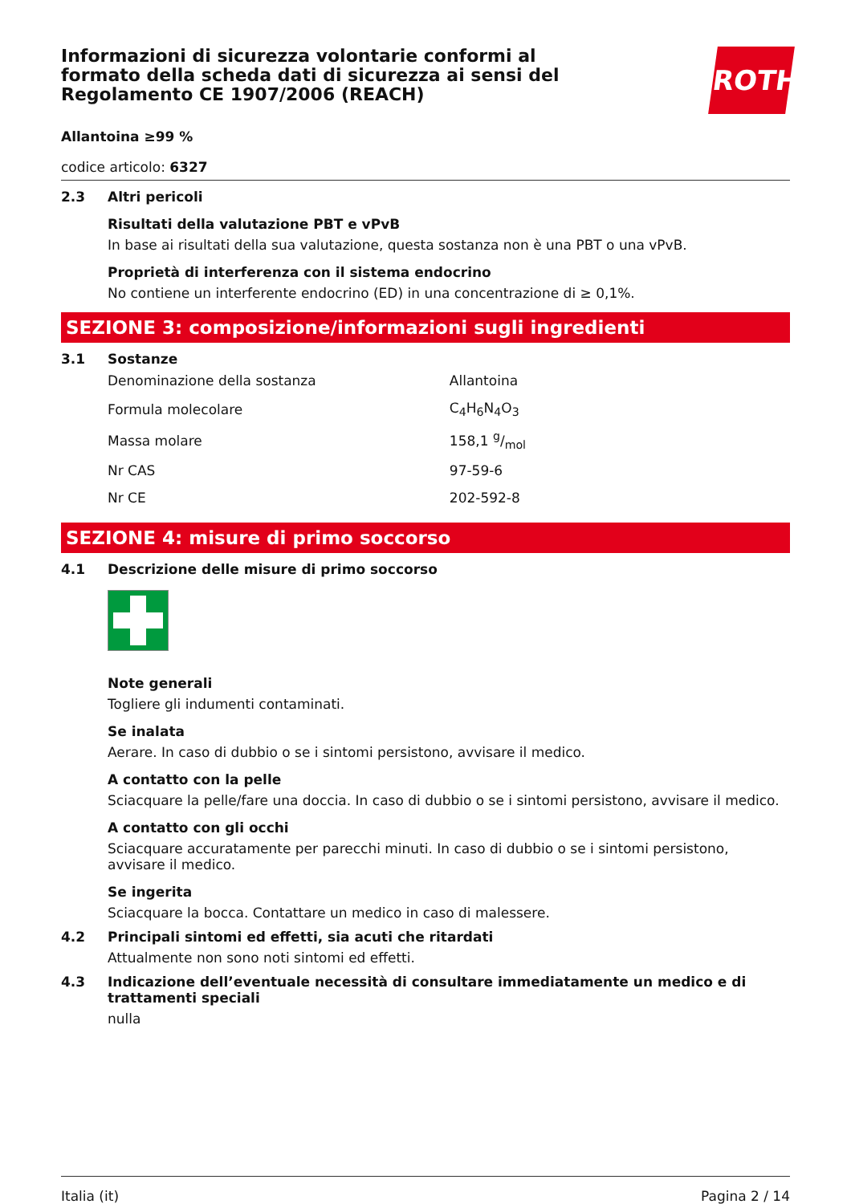Informazioni di sicurezza volontarie conformi al formato della scheda dati di sicurezza ai sensi del Regolamento CE 1907/2006 (REACH)
ROTH
Allantoina ≥99 %
codice articolo: 6327
2.3 Altri pericoli
Risultati della valutazione PBT e vPvB
In base ai risultati della sua valutazione, questa sostanza non è una PBT o una vPvB.
Proprietà di interferenza con il sistema endocrino
No contiene un interferente endocrino (ED) in una concentrazione di ≥ 0,1%.
SEZIONE 3: composizione/informazioni sugli ingredienti
3.1 Sostanze
| Denominazione della sostanza | Allantoina |
| Formula molecolare | C<sub>4</sub>H<sub>6</sub>N<sub>4</sub>O<sub>3</sub> |
| Massa molare | 158,1 g/mol |
| Nr CAS | 97-59-6 |
| Nr CE | 202-592-8 |
SEZIONE 4: misure di primo soccorso
4.1 Descrizione delle misure di primo soccorso
Note generali
Togliere gli indumenti contaminati.
Se inalata
Aerare. In caso di dubbio o se i sintomi persistono, avvisare il medico.
A contatto con la pelle
Sciacquare la pelle/fare una doccia. In caso di dubbio o se i sintomi persistono, avvisare il medico.
A contatto con gli occhi
Sciacquare accuratamente per parecchi minuti. In caso di dubbio o se i sintomi persistono, avvisare il medico.
Se ingerita
Sciacquare la bocca. Contattare un medico in caso di malessere.
4.2 Principali sintomi ed effetti, sia acuti che ritardati
Attualmente non sono noti sintomi ed effetti.
4.3 Indicazione dell’eventuale necessità di consultare immediatamente un medico e di trattamenti speciali
nulla
Italia (it) Pagina 2 / 14